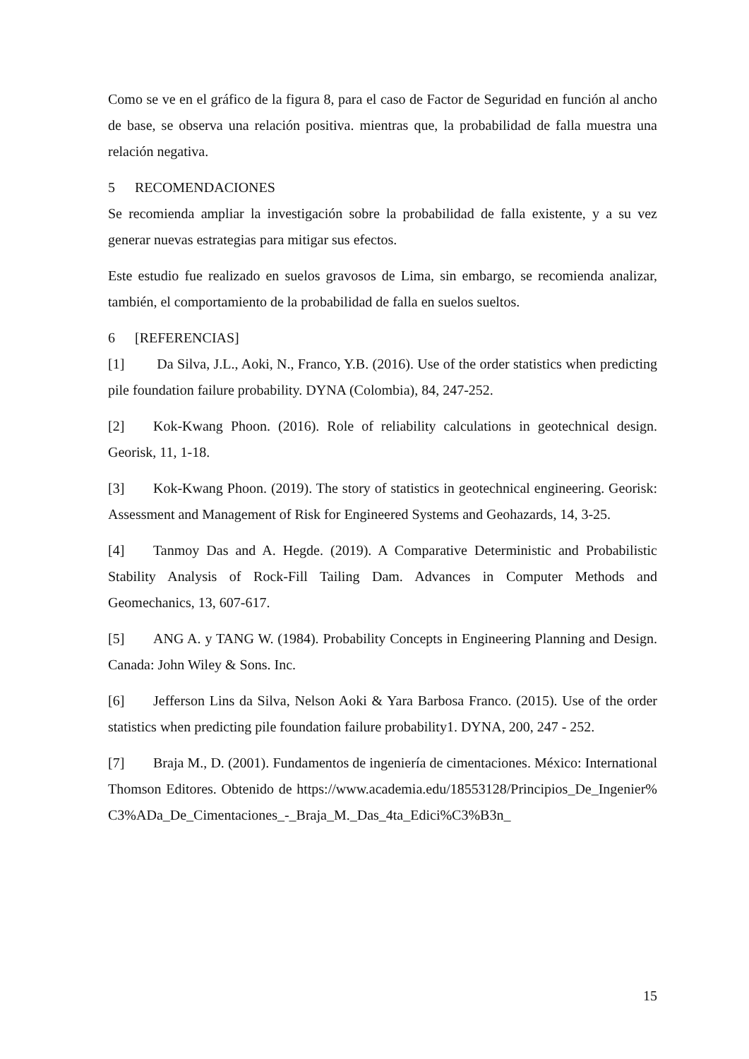Como se ve en el gráfico de la figura 8, para el caso de Factor de Seguridad en función al ancho de base, se observa una relación positiva. mientras que, la probabilidad de falla muestra una relación negativa.
5 RECOMENDACIONES
Se recomienda ampliar la investigación sobre la probabilidad de falla existente, y a su vez generar nuevas estrategias para mitigar sus efectos.
Este estudio fue realizado en suelos gravosos de Lima, sin embargo, se recomienda analizar, también, el comportamiento de la probabilidad de falla en suelos sueltos.
6 [REFERENCIAS]
[1] Da Silva, J.L., Aoki, N., Franco, Y.B. (2016). Use of the order statistics when predicting pile foundation failure probability. DYNA (Colombia), 84, 247-252.
[2] Kok-Kwang Phoon. (2016). Role of reliability calculations in geotechnical design. Georisk, 11, 1-18.
[3] Kok-Kwang Phoon. (2019). The story of statistics in geotechnical engineering. Georisk: Assessment and Management of Risk for Engineered Systems and Geohazards, 14, 3-25.
[4] Tanmoy Das and A. Hegde. (2019). A Comparative Deterministic and Probabilistic Stability Analysis of Rock-Fill Tailing Dam. Advances in Computer Methods and Geomechanics, 13, 607-617.
[5] ANG A. y TANG W. (1984). Probability Concepts in Engineering Planning and Design. Canada: John Wiley & Sons. Inc.
[6] Jefferson Lins da Silva, Nelson Aoki & Yara Barbosa Franco. (2015). Use of the order statistics when predicting pile foundation failure probability1. DYNA, 200, 247 - 252.
[7] Braja M., D. (2001). Fundamentos de ingeniería de cimentaciones. México: International Thomson Editores. Obtenido de https://www.academia.edu/18553128/Principios_De_Ingenier%C3%ADa_De_Cimentaciones_-_Braja_M._Das_4ta_Edici%C3%B3n_
15